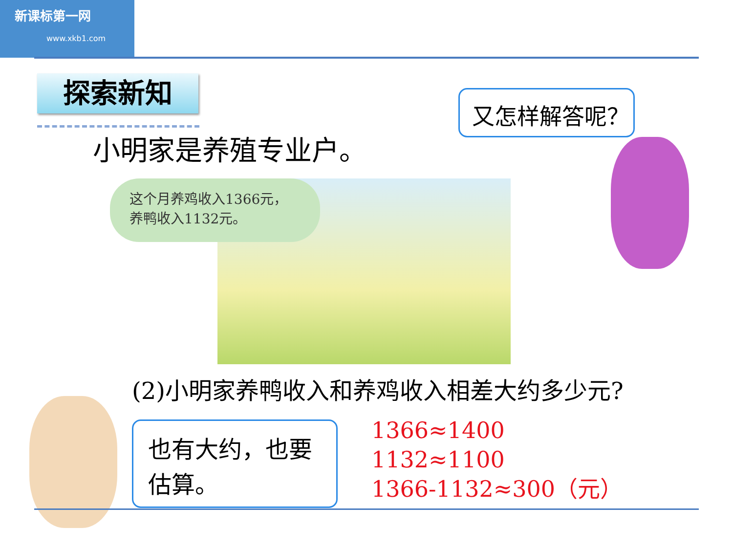新课标第一网
www.xkb1.com
探索新知
小明家是养殖专业户。
又怎样解答呢？
这个月养鸡收入1366元，
养鸭收入1132元。
(2)小明家养鸭收入和养鸡收入相差大约多少元?
也有大约，也要
估算。
1366≈1400
1132≈1100
1366-1132≈300（元）